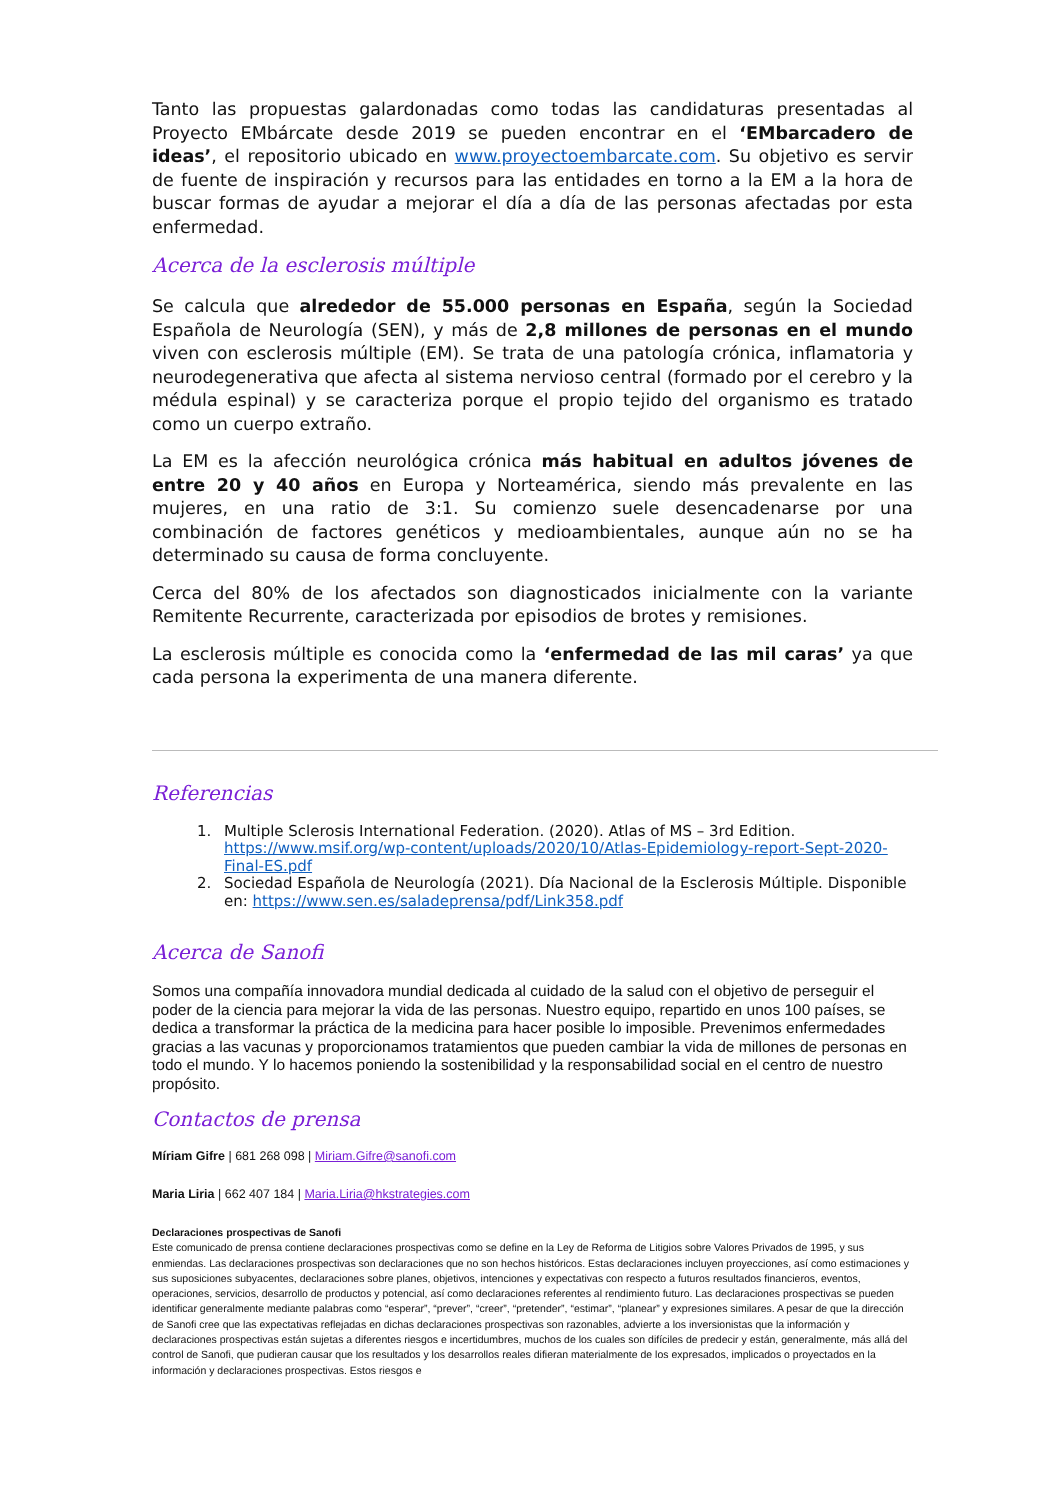Tanto las propuestas galardonadas como todas las candidaturas presentadas al Proyecto EMbárcate desde 2019 se pueden encontrar en el ‘EMbarcadero de ideas’, el repositorio ubicado en www.proyectoembarcate.com. Su objetivo es servir de fuente de inspiración y recursos para las entidades en torno a la EM a la hora de buscar formas de ayudar a mejorar el día a día de las personas afectadas por esta enfermedad.
Acerca de la esclerosis múltiple
Se calcula que alrededor de 55.000 personas en España, según la Sociedad Española de Neurología (SEN), y más de 2,8 millones de personas en el mundo viven con esclerosis múltiple (EM). Se trata de una patología crónica, inflamatoria y neurodegenerativa que afecta al sistema nervioso central (formado por el cerebro y la médula espinal) y se caracteriza porque el propio tejido del organismo es tratado como un cuerpo extraño.
La EM es la afección neurológica crónica más habitual en adultos jóvenes de entre 20 y 40 años en Europa y Norteamérica, siendo más prevalente en las mujeres, en una ratio de 3:1. Su comienzo suele desencadenarse por una combinación de factores genéticos y medioambientales, aunque aún no se ha determinado su causa de forma concluyente.
Cerca del 80% de los afectados son diagnosticados inicialmente con la variante Remitente Recurrente, caracterizada por episodios de brotes y remisiones.
La esclerosis múltiple es conocida como la ‘enfermedad de las mil caras’ ya que cada persona la experimenta de una manera diferente.
Referencias
1. Multiple Sclerosis International Federation. (2020). Atlas of MS – 3rd Edition. https://www.msif.org/wp-content/uploads/2020/10/Atlas-Epidemiology-report-Sept-2020-Final-ES.pdf
2. Sociedad Española de Neurología (2021). Día Nacional de la Esclerosis Múltiple. Disponible en: https://www.sen.es/saladeprensa/pdf/Link358.pdf
Acerca de Sanofi
Somos una compañía innovadora mundial dedicada al cuidado de la salud con el objetivo de perseguir el poder de la ciencia para mejorar la vida de las personas. Nuestro equipo, repartido en unos 100 países, se dedica a transformar la práctica de la medicina para hacer posible lo imposible. Prevenimos enfermedades gracias a las vacunas y proporcionamos tratamientos que pueden cambiar la vida de millones de personas en todo el mundo. Y lo hacemos poniendo la sostenibilidad y la responsabilidad social en el centro de nuestro propósito.
Contactos de prensa
Míriam Gifre | 681 268 098 | Miriam.Gifre@sanofi.com
Maria Liria | 662 407 184 | Maria.Liria@hkstrategies.com
Declaraciones prospectivas de Sanofi
Este comunicado de prensa contiene declaraciones prospectivas como se define en la Ley de Reforma de Litigios sobre Valores Privados de 1995, y sus enmiendas. Las declaraciones prospectivas son declaraciones que no son hechos históricos. Estas declaraciones incluyen proyecciones, así como estimaciones y sus suposiciones subyacentes, declaraciones sobre planes, objetivos, intenciones y expectativas con respecto a futuros resultados financieros, eventos, operaciones, servicios, desarrollo de productos y potencial, así como declaraciones referentes al rendimiento futuro. Las declaraciones prospectivas se pueden identificar generalmente mediante palabras como “esperar”, “prever”, “creer”, “pretender”, “estimar”, “planear” y expresiones similares. A pesar de que la dirección de Sanofi cree que las expectativas reflejadas en dichas declaraciones prospectivas son razonables, advierte a los inversionistas que la información y declaraciones prospectivas están sujetas a diferentes riesgos e incertidumbres, muchos de los cuales son difíciles de predecir y están, generalmente, más allá del control de Sanofi, que pudieran causar que los resultados y los desarrollos reales difieran materialmente de los expresados, implicados o proyectados en la información y declaraciones prospectivas. Estos riesgos e